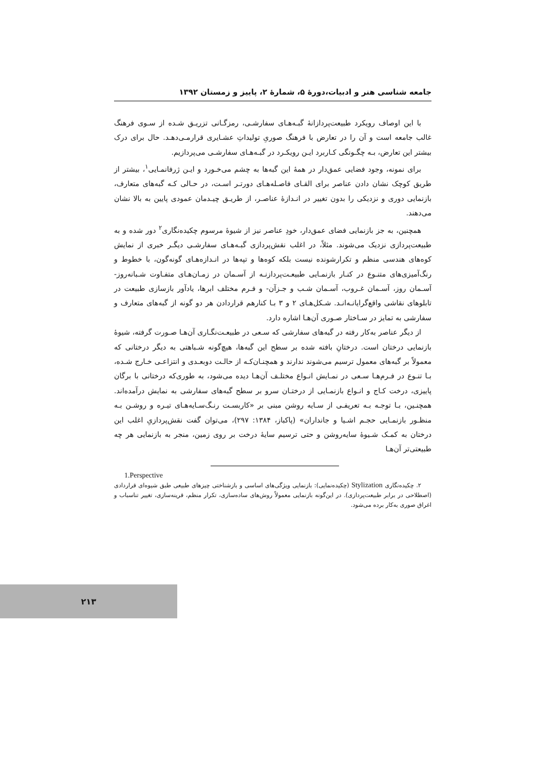جامعه شناسی هنر و ادبیات،دورۀ ۵، شمارۀ ۲، پاییز و زمستان ۱۳۹۲
با این اوصاف رویکرد طبیعت‌پردازانۀ گبـه‌هـای سفارشـی، رمزگـانی تزریـق شـده از سـوی فرهنگ غالب جامعه است و آن را در تعارض با فرهنگ صوریِ تولیداتِ عشـایری قرارمـی‌دهـد. حال برای درک بیشتر این تعارض، بـه چگـونگی کـاربرد ایـن رویکـرد در گبـه‌هـای سفارشـی می‌پردازیم.
برای نمونه، وجود فضایی عمق‌دار در همۀ این گبه‌ها به چشم می‌خـورد و ایـن ژرفانمـایی<sup>۱</sup>، بیشتر از طریق کوچک نشان دادن عناصر برای القـای فاصـله‌هـای دورتـر اسـت، در حـالی کـه گبه‌های متعارف، بازنمایی دوری و نزدیکی را بدون تغییر در انـدازۀ عناصـر، از طریـق چیـدمان عمودی پایین به بالا نشان می‌دهند.
همچنین، به جز بازنمایی فضای عمق‌دار، خودِ عناصر نیز از شیوۀ مرسوم چکیده‌نگاری<sup>۲</sup> دور شده و به طبیعت‌پردازی نزدیک می‌شوند. مثلاً، در اغلب نقش‌پردازی گبـه‌هـای سفارشـی دیگـر خبری از نمایش کوه‌های هندسی منظم و تکرارشونده نیست بلکه کوه‌ها و تپه‌ها در انـدازه‌هـای گونه‌گون، با خطوط و رنگ‌آمیزی‌های متنـوع در کنـار بازنمـایی طبیعـت‌پردازنـه از آسـمان در زمـان‌هـای متفـاوت شـبانه‌روز- آسـمان روز، آسـمان غـروب، آسـمان شـب و جـزآن- و فـرم مختلف ابرها، یادآور بازسازی طبیعت در تابلوهای نقاشی واقع‌گرایانـه‌انـد. شـکل‌هـای ۲ و ۳ بـا کنارهم قراردادن هر دو گونه از گبه‌های متعارف و سفارشی به تمایز در سـاختار صـوری آن‌هـا اشاره دارد.
از دیگر عناصر به‌کار رفته در گبه‌های سفارشی که سـعی در طبیعـت‌نگـاری آن‌هـا صـورت گرفته، شیوۀ بازنمایی درختان است. درختانِ بافته شده بر سطح این گبه‌ها، هیچ‌گونه شـباهتی به دیگر درختانی که معمولاً بر گبه‌های معمول ترسیم می‌شوند ندارند و همچنـان‌کـه از حالـت دوبعـدی و انتزاعـی خـارج شـده، بـا تنـوع در فـرم‌هـا سـعی در نمـایش انـواع مختلـف آن‌هـا دیده می‌شود، به طوری‌که درختانی با برگان پاییزی، درخت کـاج و انـواع بازنمـایی از درختـان سرو بر سطح گبه‌های سفارشی به نمایش درآمده‌اند. همچنـین، بـا توجـه بـه تعریفـی از سـایه روشن مبنی بر «کاربسـت رنـگ‌سـایه‌هـای تیـره و روشـن بـه منظـور بازنمـایی حجـم اشـیا و جانداران» (پاکباز، ۱۳۸۴: ۲۹۷)، می‌توان گفت نقش‌پردازیِ اغلب این درختان به کمـک شـیوۀ سایه‌روشن و حتی ترسیم سایۀ درخت بر روی زمین، منجر به بازنمایی هر چه طبیعتی‌تر آن‌هـا
1.Perspective
۲. چکیده‌نگاری Stylization (چکیده‌نمایی): بازنمایی ویژگی‌های اساسی و بازشناختی چیزهای طبیعی طبق شیوه‌ای قراردادی (اصطلاحی در برابر طبیعت‌پردازی). در این‌گونه بازنمایی معمولاً روش‌های ساده‌سازی، تکرار منظم، قرینه‌سازی، تغییر تناسباب و اغراق صوری به‌کار برده می‌شود.
۲۱۳